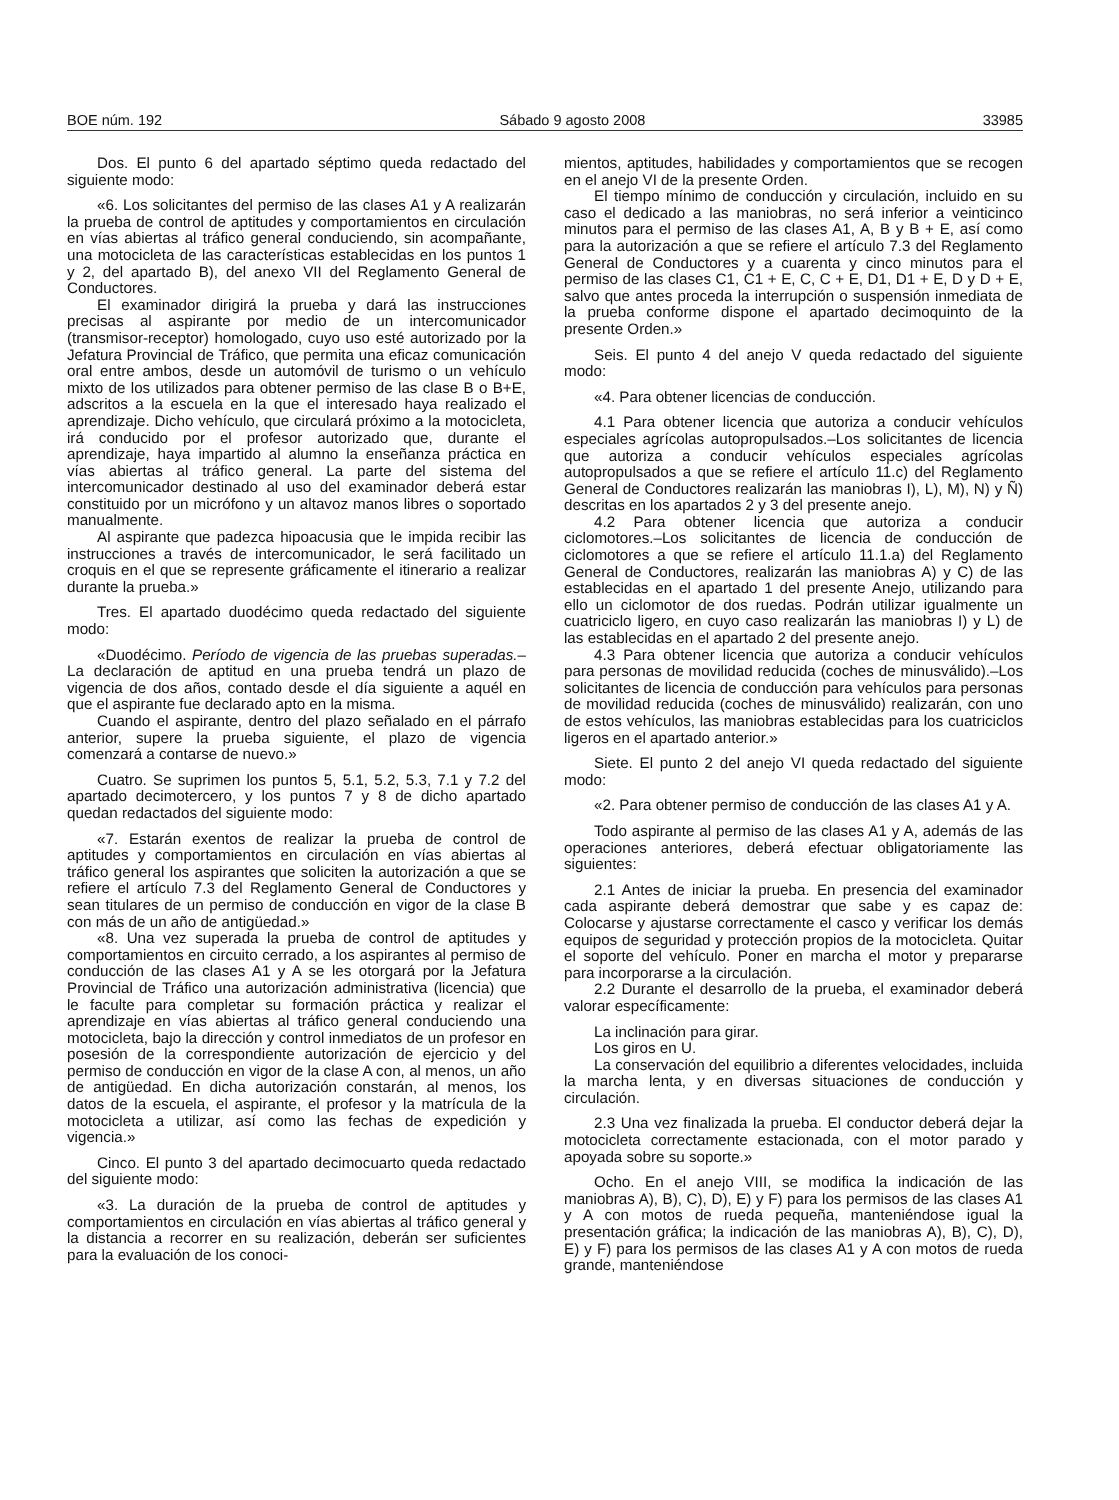BOE núm. 192 Sábado 9 agosto 2008 33985
Dos. El punto 6 del apartado séptimo queda redactado del siguiente modo:
«6. Los solicitantes del permiso de las clases A1 y A realizarán la prueba de control de aptitudes y comportamientos en circulación en vías abiertas al tráfico general conduciendo, sin acompañante, una motocicleta de las características establecidas en los puntos 1 y 2, del apartado B), del anexo VII del Reglamento General de Conductores.
El examinador dirigirá la prueba y dará las instrucciones precisas al aspirante por medio de un intercomunicador (transmisor-receptor) homologado, cuyo uso esté autorizado por la Jefatura Provincial de Tráfico, que permita una eficaz comunicación oral entre ambos, desde un automóvil de turismo o un vehículo mixto de los utilizados para obtener permiso de las clase B o B+E, adscritos a la escuela en la que el interesado haya realizado el aprendizaje. Dicho vehículo, que circulará próximo a la motocicleta, irá conducido por el profesor autorizado que, durante el aprendizaje, haya impartido al alumno la enseñanza práctica en vías abiertas al tráfico general. La parte del sistema del intercomunicador destinado al uso del examinador deberá estar constituido por un micrófono y un altavoz manos libres o soportado manualmente.
Al aspirante que padezca hipoacusia que le impida recibir las instrucciones a través de intercomunicador, le será facilitado un croquis en el que se represente gráficamente el itinerario a realizar durante la prueba.»
Tres. El apartado duodécimo queda redactado del siguiente modo:
«Duodécimo. Período de vigencia de las pruebas superadas.–La declaración de aptitud en una prueba tendrá un plazo de vigencia de dos años, contado desde el día siguiente a aquél en que el aspirante fue declarado apto en la misma.
Cuando el aspirante, dentro del plazo señalado en el párrafo anterior, supere la prueba siguiente, el plazo de vigencia comenzará a contarse de nuevo.»
Cuatro. Se suprimen los puntos 5, 5.1, 5.2, 5.3, 7.1 y 7.2 del apartado decimotercero, y los puntos 7 y 8 de dicho apartado quedan redactados del siguiente modo:
«7. Estarán exentos de realizar la prueba de control de aptitudes y comportamientos en circulación en vías abiertas al tráfico general los aspirantes que soliciten la autorización a que se refiere el artículo 7.3 del Reglamento General de Conductores y sean titulares de un permiso de conducción en vigor de la clase B con más de un año de antigüedad.»
«8. Una vez superada la prueba de control de aptitudes y comportamientos en circuito cerrado, a los aspirantes al permiso de conducción de las clases A1 y A se les otorgará por la Jefatura Provincial de Tráfico una autorización administrativa (licencia) que le faculte para completar su formación práctica y realizar el aprendizaje en vías abiertas al tráfico general conduciendo una motocicleta, bajo la dirección y control inmediatos de un profesor en posesión de la correspondiente autorización de ejercicio y del permiso de conducción en vigor de la clase A con, al menos, un año de antigüedad. En dicha autorización constarán, al menos, los datos de la escuela, el aspirante, el profesor y la matrícula de la motocicleta a utilizar, así como las fechas de expedición y vigencia.»
Cinco. El punto 3 del apartado decimocuarto queda redactado del siguiente modo:
«3. La duración de la prueba de control de aptitudes y comportamientos en circulación en vías abiertas al tráfico general y la distancia a recorrer en su realización, deberán ser suficientes para la evaluación de los conoci-
mientos, aptitudes, habilidades y comportamientos que se recogen en el anejo VI de la presente Orden.
El tiempo mínimo de conducción y circulación, incluido en su caso el dedicado a las maniobras, no será inferior a veinticinco minutos para el permiso de las clases A1, A, B y B + E, así como para la autorización a que se refiere el artículo 7.3 del Reglamento General de Conductores y a cuarenta y cinco minutos para el permiso de las clases C1, C1 + E, C, C + E, D1, D1 + E, D y D + E, salvo que antes proceda la interrupción o suspensión inmediata de la prueba conforme dispone el apartado decimoquinto de la presente Orden.»
Seis. El punto 4 del anejo V queda redactado del siguiente modo:
«4. Para obtener licencias de conducción.
4.1 Para obtener licencia que autoriza a conducir vehículos especiales agrícolas autopropulsados.–Los solicitantes de licencia que autoriza a conducir vehículos especiales agrícolas autopropulsados a que se refiere el artículo 11.c) del Reglamento General de Conductores realizarán las maniobras I), L), M), N) y Ñ) descritas en los apartados 2 y 3 del presente anejo.
4.2 Para obtener licencia que autoriza a conducir ciclomotores.–Los solicitantes de licencia de conducción de ciclomotores a que se refiere el artículo 11.1.a) del Reglamento General de Conductores, realizarán las maniobras A) y C) de las establecidas en el apartado 1 del presente Anejo, utilizando para ello un ciclomotor de dos ruedas. Podrán utilizar igualmente un cuatriciclo ligero, en cuyo caso realizarán las maniobras I) y L) de las establecidas en el apartado 2 del presente anejo.
4.3 Para obtener licencia que autoriza a conducir vehículos para personas de movilidad reducida (coches de minusválido).–Los solicitantes de licencia de conducción para vehículos para personas de movilidad reducida (coches de minusválido) realizarán, con uno de estos vehículos, las maniobras establecidas para los cuatriciclos ligeros en el apartado anterior.»
Siete. El punto 2 del anejo VI queda redactado del siguiente modo:
«2. Para obtener permiso de conducción de las clases A1 y A.
Todo aspirante al permiso de las clases A1 y A, además de las operaciones anteriores, deberá efectuar obligatoriamente las siguientes:
2.1 Antes de iniciar la prueba. En presencia del examinador cada aspirante deberá demostrar que sabe y es capaz de: Colocarse y ajustarse correctamente el casco y verificar los demás equipos de seguridad y protección propios de la motocicleta. Quitar el soporte del vehículo. Poner en marcha el motor y prepararse para incorporarse a la circulación.
2.2 Durante el desarrollo de la prueba, el examinador deberá valorar específicamente:
La inclinación para girar.
Los giros en U.
La conservación del equilibrio a diferentes velocidades, incluida la marcha lenta, y en diversas situaciones de conducción y circulación.
2.3 Una vez finalizada la prueba. El conductor deberá dejar la motocicleta correctamente estacionada, con el motor parado y apoyada sobre su soporte.»
Ocho. En el anejo VIII, se modifica la indicación de las maniobras A), B), C), D), E) y F) para los permisos de las clases A1 y A con motos de rueda pequeña, manteniéndose igual la presentación gráfica; la indicación de las maniobras A), B), C), D), E) y F) para los permisos de las clases A1 y A con motos de rueda grande, manteniéndose